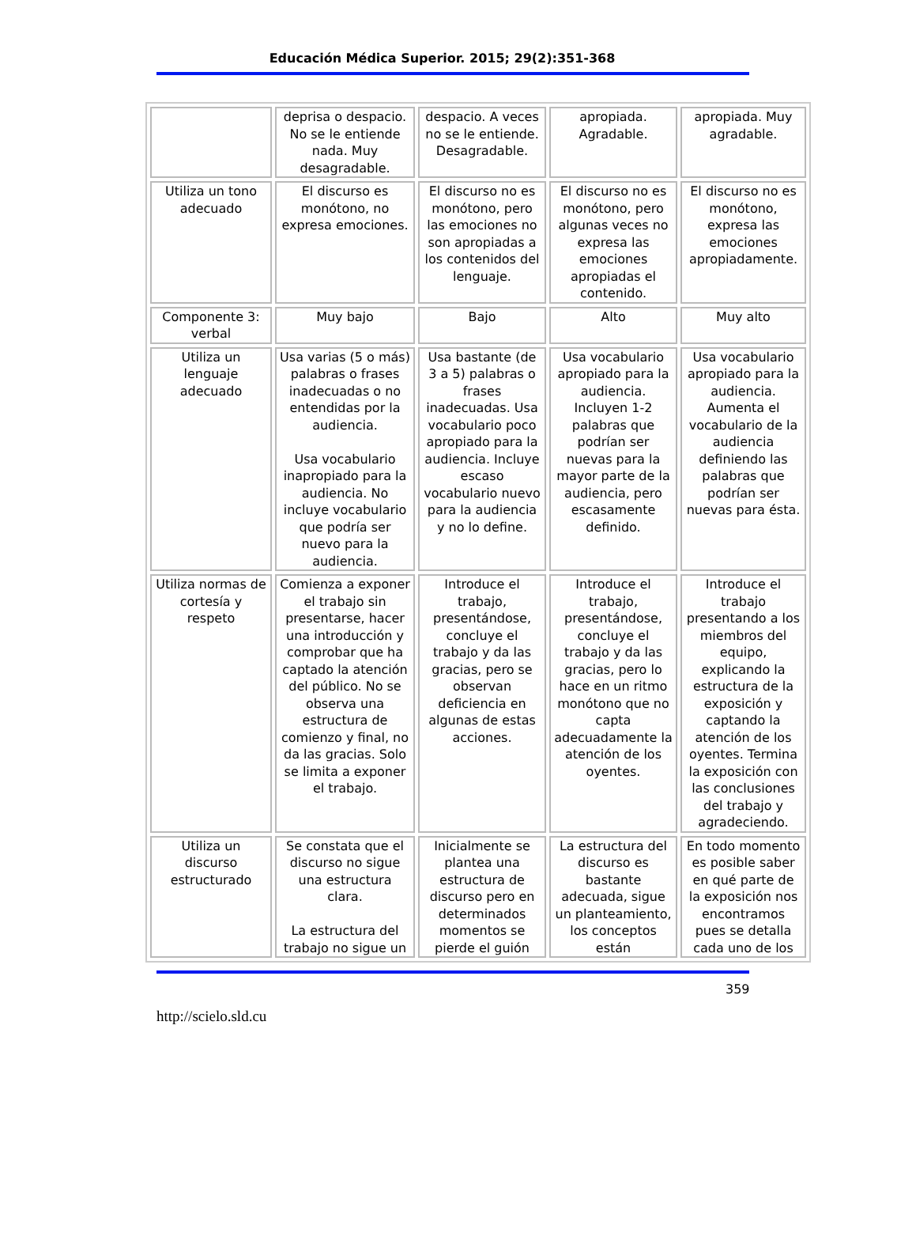Educación Médica Superior. 2015; 29(2):351-368
| | deprisa o despacio. No se le entiende nada. Muy desagradable. | despacio. A veces no se le entiende. Desagradable. | apropiada. Agradable. | apropiada. Muy agradable. |
| Utiliza un tono adecuado | El discurso es monótono, no expresa emociones. | El discurso no es monótono, pero las emociones no son apropiadas a los contenidos del lenguaje. | El discurso no es monótono, pero algunas veces no expresa las emociones apropiadas el contenido. | El discurso no es monótono, expresa las emociones apropiadamente. |
| Componente 3: verbal | Muy bajo | Bajo | Alto | Muy alto |
| Utiliza un lenguaje adecuado | Usa varias (5 o más) palabras o frases inadecuadas o no entendidas por la audiencia. Usa vocabulario inapropiado para la audiencia. No incluye vocabulario que podría ser nuevo para la audiencia. | Usa bastante (de 3 a 5) palabras o frases inadecuadas. Usa vocabulario poco apropiado para la audiencia. Incluye escaso vocabulario nuevo para la audiencia y no lo define. | Usa vocabulario apropiado para la audiencia. Incluyen 1-2 palabras que podrían ser nuevas para la mayor parte de la audiencia, pero escasamente definido. | Usa vocabulario apropiado para la audiencia. Aumenta el vocabulario de la audiencia definiendo las palabras que podrían ser nuevas para ésta. |
| Utiliza normas de cortesía y respeto | Comienza a exponer el trabajo sin presentarse, hacer una introducción y comprobar que ha captado la atención del público. No se observa una estructura de comienzo y final, no da las gracias. Solo se limita a exponer el trabajo. | Introduce el trabajo, presentándose, concluye el trabajo y da las gracias, pero se observan deficiencia en algunas de estas acciones. | Introduce el trabajo, presentándose, concluye el trabajo y da las gracias, pero lo hace en un ritmo monótono que no capta adecuadamente la atención de los oyentes. | Introduce el trabajo presentando a los miembros del equipo, explicando la estructura de la exposición y captando la atención de los oyentes. Termina la exposición con las conclusiones del trabajo y agradeciendo. |
| Utiliza un discurso estructurado | Se constata que el discurso no sigue una estructura clara. La estructura del trabajo no sigue un | Inicialmente se plantea una estructura de discurso pero en determinados momentos se pierde el guión | La estructura del discurso es bastante adecuada, sigue un planteamiento, los conceptos están | En todo momento es posible saber en qué parte de la exposición nos encontramos pues se detalla cada uno de los |
359
http://scielo.sld.cu